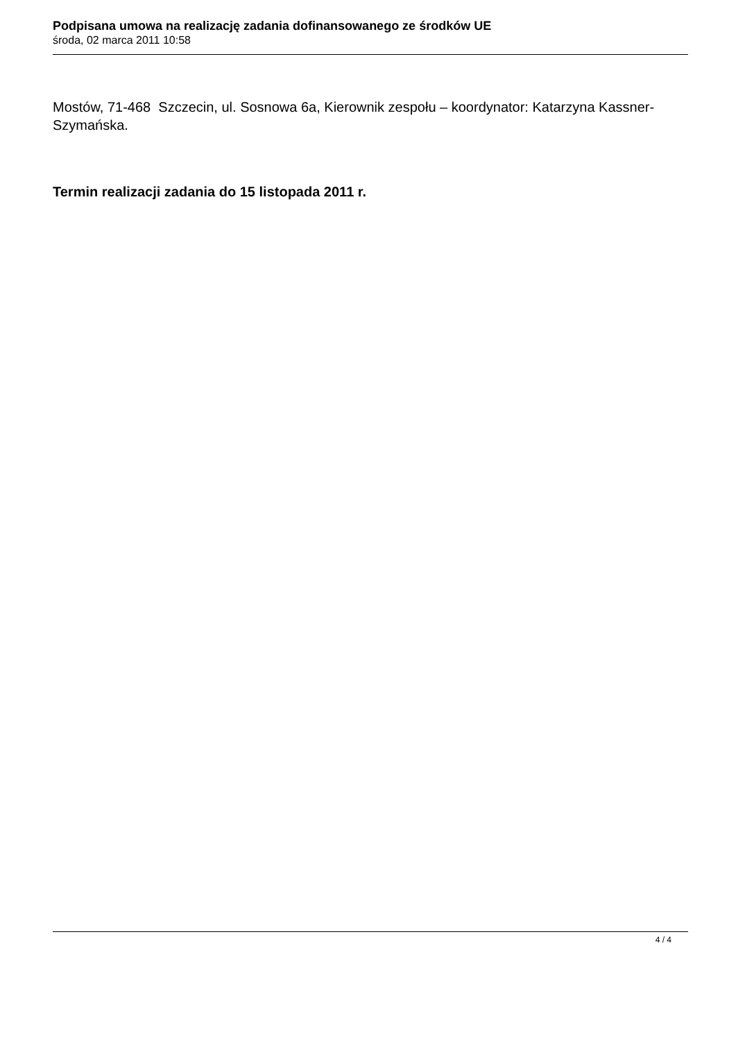Podpisana umowa na realizację zadania dofinansowanego ze środków UE
środa, 02 marca 2011 10:58
Mostów, 71-468 Szczecin, ul. Sosnowa 6a, Kierownik zespołu – koordynator: Katarzyna Kassner-Szymańska.
Termin realizacji zadania do 15 listopada 2011 r.
4 / 4